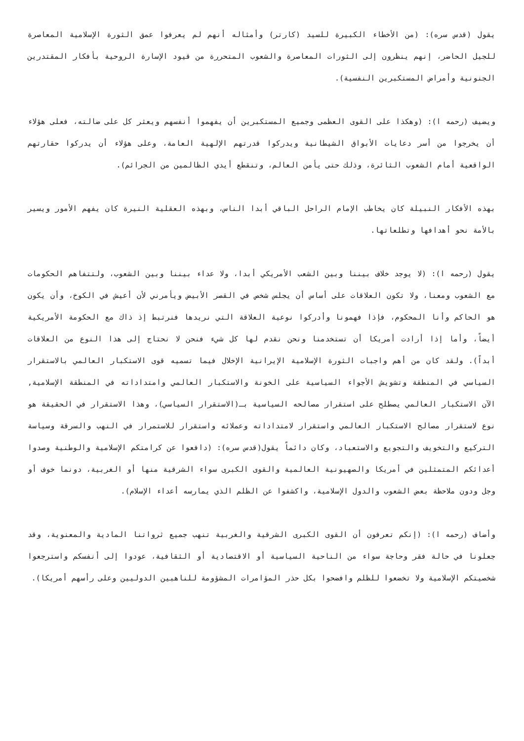يقول (قدس سره): (من الأخطاء الكبيرة للسيد (كارتر) وأمثاله أنهم لم يعرفوا عمق الثورة الإسلامية المعاصرة للجيل الحاضر، إنهم ينظرون إلى الثورات المعاصرة والشعوب المتحررة من قيود الإسارة الروحية بأفكار المقتدرين الجنونية وأمراض المستكبرين النفسية).
ويضيف (رحمه ا): (وهكذا على القوى العظمى وجميع المستكبرين أن يفهموا أنفسهم ويعثر كل على ضالته، فعلى هؤلاء أن يخرجوا من أسر دعايات الأبواق الشيطانية ويدركوا قدرتهم الإلهية العامة، وعلى هؤلاء أن يدركوا حقارتهم الواقعية أمام الشعوب الثائرة، وذلك حتى يأمن العالم، وتنقطع أيدي الظالمين من الجرائم).
بهذه الأفكار النبيلة كان يخاطب الإمام الراحل الباقي أبدا الناس، وبهذه العقلية النيرة كان يفهم الأمور ويسير بالأمة نحو أهدافها وتطلعاتها.
يقول (رحمه ا): (لا يوجد خلاف بيننا وبين الشعب الأمريكي أبدا، ولا عداء بيننا وبين الشعوب، ولتتفاهم الحكومات مع الشعوب ومعنا، ولا تكون العلاقات على أساس أن يجلس شخص في القصر الأبيض ويأمرني لأن أعيش في الكوخ، وأن يكون هو الحاكم وأنا المحكوم، فإذا فهمونا وأدركوا نوعية العلاقة التي نريدها فنرتبط إذ ذاك مع الحكومة الأمريكية أيضاً، وأما إذا أرادت أمريكا أن تستخدمنا ونحن نقدم لها كل شيء فنحن لا نحتاج إلى هذا النوع من العلاقات أبداً). ولقد كان من أهم واجبات الثورة الإسلامية الإيرانية الإخلال فيما تسميه قوى الاستكبار العالمي بالاستقرار السياسي في المنطقة وتشويش الأجواء السياسية على الخونة والاستكبار العالمي وامتداداته في المنطقة الإسلامية, الآن الاستكبار العالمي يصطلح على استقرار مصالحه السياسية بـ(الاستقرار السياسي)، وهذا الاستقرار في الحقيقة هو نوع لاستقرار مصالح الاستكبار العالمي واستقرار لامتداداته وعملائه واستقرار للاستمرار في النهب والسرقة وسياسة التركيع والتخويف والتجويع والاستعباد، وكان دائماً يقول(قدس سره): (دافعوا عن كرامتكم الإسلامية والوطنية وصدوا أعدائكم المتمثلين في أمريكا والصهيونية العالمية والقوى الكبرى سواء الشرقية منها أو الغربية، دونما خوف أو وجل ودون ملاحظة بعض الشعوب والدول الإسلامية، واكشفوا عن الظلم الذي يمارسه أعداء الإسلام).
وأضاف (رحمه ا): (إنكم تعرفون أن القوى الكبرى الشرقية والغربية تنهب جميع ثرواتنا المادية والمعنوية، وقد جعلونا في حالة فقر وحاجة سواء من الناحية السياسية أو الاقتصادية أو الثقافية، عودوا إلى أنفسكم واسترجعوا شخصيتكم الإسلامية ولا تخضعوا للظلم وافضحوا بكل حذر المؤامرات المشؤومة للناهبين الدوليين وعلى رأسهم أمريكا).